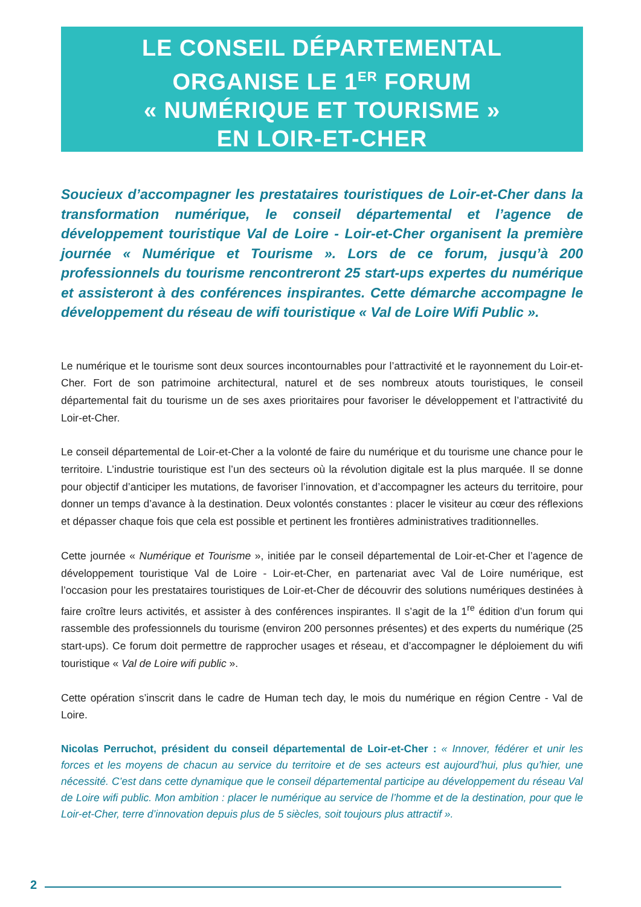LE CONSEIL DÉPARTEMENTAL
ORGANISE LE 1<sup>ER</sup> FORUM
« NUMÉRIQUE ET TOURISME »
EN LOIR-ET-CHER
Soucieux d’accompagner les prestataires touristiques de Loir-et-Cher dans la transformation numérique, le conseil départemental et l’agence de développement touristique Val de Loire - Loir-et-Cher organisent la première journée « Numérique et Tourisme ». Lors de ce forum, jusqu’à 200 professionnels du tourisme rencontreront 25 start-ups expertes du numérique et assisteront à des conférences inspirantes. Cette démarche accompagne le développement du réseau de wifi touristique « Val de Loire Wifi Public ».
Le numérique et le tourisme sont deux sources incontournables pour l’attractivité et le rayonnement du Loir-et-Cher. Fort de son patrimoine architectural, naturel et de ses nombreux atouts touristiques, le conseil départemental fait du tourisme un de ses axes prioritaires pour favoriser le développement et l’attractivité du Loir-et-Cher.
Le conseil départemental de Loir-et-Cher a la volonté de faire du numérique et du tourisme une chance pour le territoire. L’industrie touristique est l’un des secteurs où la révolution digitale est la plus marquée. Il se donne pour objectif d’anticiper les mutations, de favoriser l’innovation, et d’accompagner les acteurs du territoire, pour donner un temps d’avance à la destination. Deux volontés constantes : placer le visiteur au cœur des réflexions et dépasser chaque fois que cela est possible et pertinent les frontières administratives traditionnelles.
Cette journée « Numérique et Tourisme », initiée par le conseil départemental de Loir-et-Cher et l’agence de développement touristique Val de Loire - Loir-et-Cher, en partenariat avec Val de Loire numérique, est l’occasion pour les prestataires touristiques de Loir-et-Cher de découvrir des solutions numériques destinées à faire croître leurs activités, et assister à des conférences inspirantes. Il s’agit de la 1<sup>re</sup> édition d’un forum qui rassemble des professionnels du tourisme (environ 200 personnes présentes) et des experts du numérique (25 start-ups). Ce forum doit permettre de rapprocher usages et réseau, et d’accompagner le déploiement du wifi touristique « Val de Loire wifi public ».
Cette opération s’inscrit dans le cadre de Human tech day, le mois du numérique en région Centre - Val de Loire.
Nicolas Perruchot, président du conseil départemental de Loir-et-Cher : « Innover, fédérer et unir les forces et les moyens de chacun au service du territoire et de ses acteurs est aujourd’hui, plus qu’hier, une nécessité. C’est dans cette dynamique que le conseil départemental participe au développement du réseau Val de Loire wifi public. Mon ambition : placer le numérique au service de l’homme et de la destination, pour que le Loir-et-Cher, terre d’innovation depuis plus de 5 siècles, soit toujours plus attractif ».
2